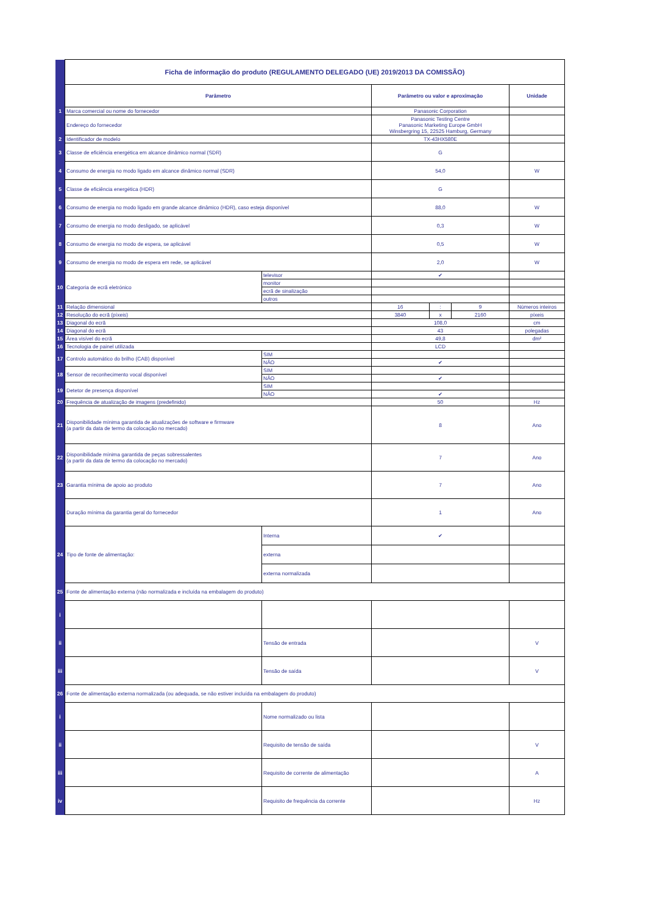| | Ficha de informação do produto (REGULAMENTO DELEGADO (UE) 2019/2013 DA COMISSÃO) | | | | | |
| | Parâmetro | | Parâmetro ou valor e aproximação | | | Unidade |
| 1 | Marca comercial ou nome do fornecedor | | Panasonic Corporation | | | |
| | Endereço do fornecedor | | Panasonic Testing Centre Panasonic Marketing Europe GmbH Winsbergring 15, 22525 Hamburg, Germany | | | |
| 2 | Identificador de modelo | | TX-43HX580E | | | |
| 3 | Classe de eficiência energética em alcance dinâmico normal (SDR) | | G | | | |
| 4 | Consumo de energia no modo ligado em alcance dinâmico normal (SDR) | | 54,0 | | | W |
| 5 | Classe de eficiência energética (HDR) | | G | | | |
| 6 | Consumo de energia no modo ligado em grande alcance dinâmico (HDR), caso esteja disponível | | 88,0 | | | W |
| 7 | Consumo de energia no modo desligado, se aplicável | | 0,3 | | | W |
| 8 | Consumo de energia no modo de espera, se aplicável | | 0,5 | | | W |
| 9 | Consumo de energia no modo de espera em rede, se aplicável | | 2,0 | | | W |
| 10 | Categoria de ecrã eletrónico | televisor | ✔ | | | |
| | | monitor | | | | |
| | | ecrã de sinalização | | | | |
| | | outros | | | | |
| 11 | Relação dimensional | | 16 | : | 9 | Números inteiros |
| 12 | Resolução do ecrã (píxeis) | | 3840 | x | 2160 | píxeis |
| 13 | Diagonal do ecrã | | 108,0 | | | cm |
| 14 | Diagonal do ecrã | | 43 | | | polegadas |
| 15 | Área visível do ecrã | | 49,8 | | | dm² |
| 16 | Tecnologia de painel utilizada | | LCD | | | |
| 17 | Controlo automático do brilho (CAB) disponível | SIM | | | | |
| | | NÃO | ✔ | | | |
| 18 | Sensor de reconhecimento vocal disponível | SIM | | | | |
| | | NÃO | ✔ | | | |
| 19 | Detetor de presença disponível | SIM | | | | |
| | | NÃO | ✔ | | | |
| 20 | Frequência de atualização de imagens (predefinido) | | 50 | | | Hz |
| 21 | Disponibilidade mínima garantida de atualizações de software e firmware (a partir da data de termo da colocação no mercado) | | 8 | | | Ano |
| 22 | Disponibilidade mínima garantida de peças sobressalentes (a partir da data de termo da colocação no mercado) | | 7 | | | Ano |
| 23 | Garantia mínima de apoio ao produto | | 7 | | | Ano |
| | Duração mínima da garantia geral do fornecedor | | 1 | | | Ano |
| 24 | Tipo de fonte de alimentação: | Interna | ✔ | | | |
| | | externa | | | | |
| | | externa normalizada | | | | |
| 25 | Fonte de alimentação externa (não normalizada e incluída na embalagem do produto) | | | | | |
| i | | | | | | |
| ii | | Tensão de entrada | | | | V |
| iii | | Tensão de saída | | | | V |
| 26 | Fonte de alimentação externa normalizada (ou adequada, se não estiver incluída na embalagem do produto) | | | | | |
| i | | Nome normalizado ou lista | | | | |
| ii | | Requisito de tensão de saída | | | | V |
| iii | | Requisito de corrente de alimentação | | | | A |
| iv | | Requisito de frequência da corrente | | | | Hz |